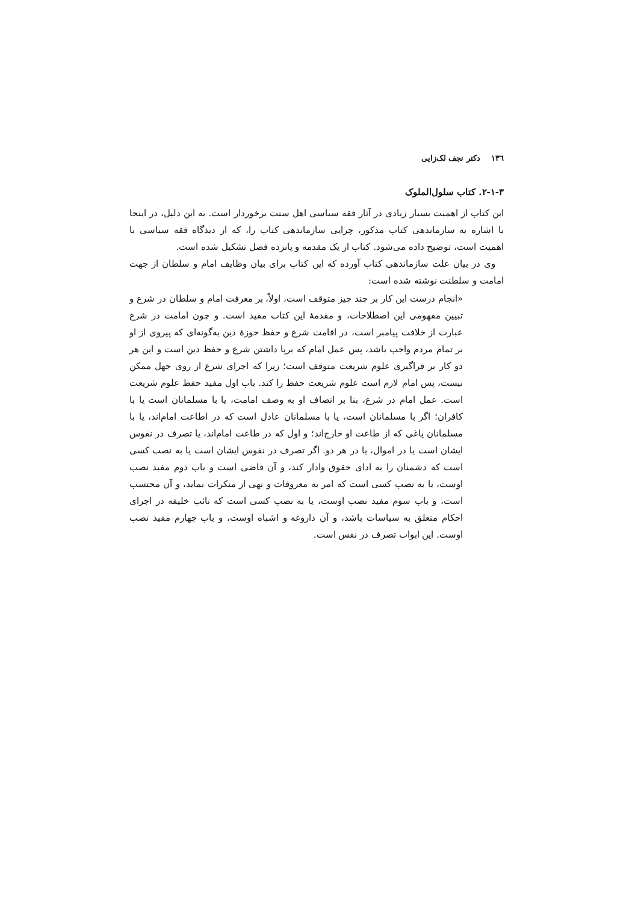١٣٦دکتر نجف لک‌زایی
۲-۱-۳. کتاب سلول‌الملوک
این کتاب از اهمیت بسیار زیادی در آثار فقه سیاسی اهل سنت برخوردار است. به این دلیل، در اینجا با اشاره به سازماندهی کتاب مذکور، چرایی سازماندهی کتاب را، که از دیدگاه فقه سیاسی با اهمیت است، توضیح داده می‌شود. کتاب از یک مقدمه و پانزده فصل تشکیل شده است.
وی در بیان علت سازماندهی کتاب آورده که این کتاب برای بیان وظایف امام و سلطان از جهت امامت و سلطنت نوشته شده است:
«انجام درست این کار بر چند چیز متوقف است، اولاً، بر معرفت امام و سلطان در شرع و تبیین مفهومی این اصطلاحات، و مقدمهٔ این کتاب مفید است. و چون امامت در شرع عبارت از خلافت پیامبر است، در اقامت شرع و حفظ حوزهٔ دین به‌گونه‌ای که پیروی از او بر تمام مردم واجب باشد، پس عمل امام که برپا داشتن شرع و حفظ دین است و این هر دو کار بر فراگیری علوم شریعت متوقف است؛ زیرا که اجرای شرع از روی جهل ممکن نیست، پس امام لازم است علوم شریعت حفظ را کند. باب اول مفید حفظ علوم شریعت است. عمل امام در شرع، بنا بر اتصاف او به وصف امامت، یا با مسلمانان است یا با کافران؛ اگر با مسلمانان است، یا با مسلمانان عادل است که در اطاعت امام‌اند، یا با مسلمانان یاغی که از طاعت او خارج‌اند؛ و اول که در طاعت امام‌اند، یا تصرف در نفوس ایشان است یا در اموال، یا در هر دو. اگر تصرف در نفوس ایشان است یا به نصب کسی است که دشمنان را به ادای حقوق وادار کند، و آن قاضی است و باب دوم مفید نصب اوست، یا به نصب کسی است که امر به معروفات و نهی از منکرات نماید، و آن محتسب است، و باب سوم مفید نصب اوست، یا به نصب کسی است که نائب خلیفه در اجرای احکام متعلق به سیاسات باشد، و آن داروغه و اشباه اوست، و باب چهارم مفید نصب اوست. این ابواب تصرف در نفس است.